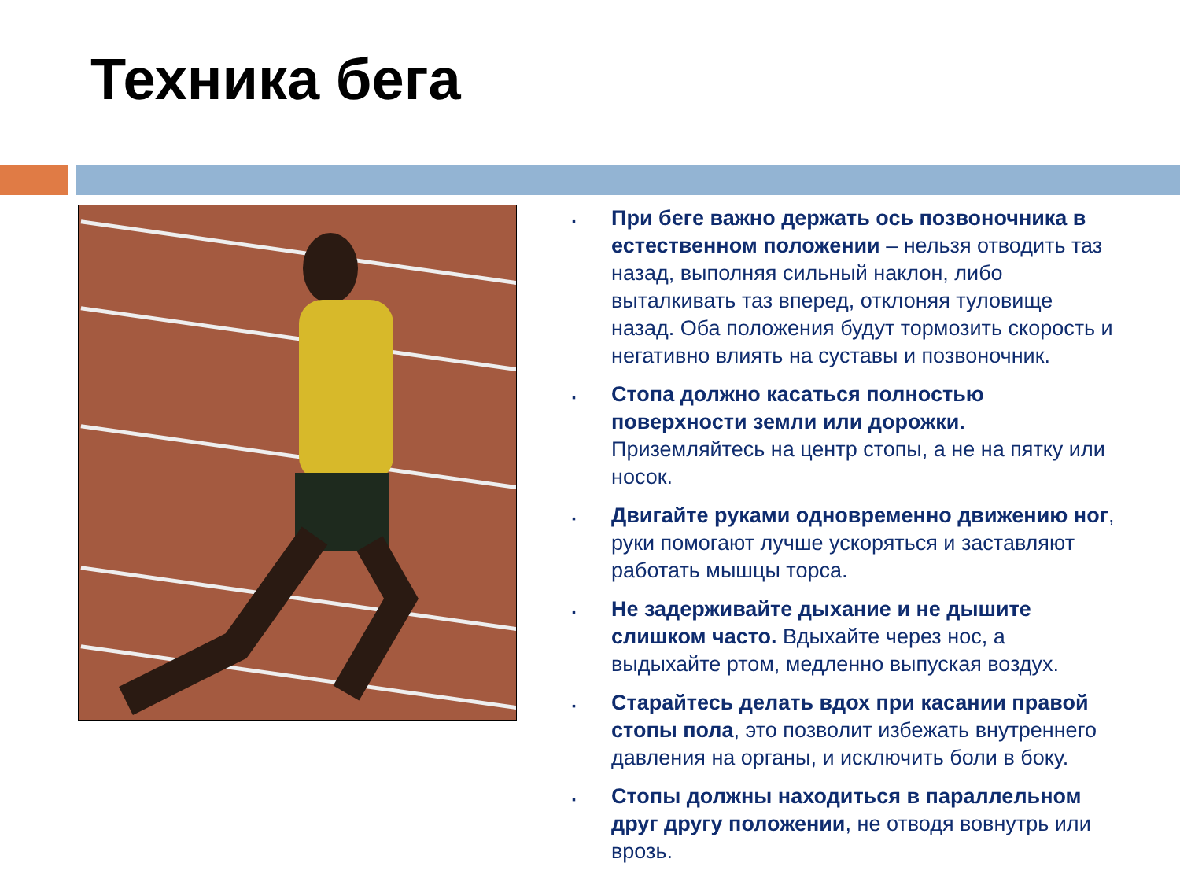Техника бега
▪ При беге важно держать ось позвоночника в естественном положении – нельзя отводить таз назад, выполняя сильный наклон, либо выталкивать таз вперед, отклоняя туловище назад. Оба положения будут тормозить скорость и негативно влиять на суставы и позвоночник.
▪ Стопа должно касаться полностью поверхности земли или дорожки. Приземляйтесь на центр стопы, а не на пятку или носок.
▪ Двигайте руками одновременно движению ног, руки помогают лучше ускоряться и заставляют работать мышцы торса.
▪ Не задерживайте дыхание и не дышите слишком часто. Вдыхайте через нос, а выдыхайте ртом, медленно выпуская воздух.
▪ Старайтесь делать вдох при касании правой стопы пола, это позволит избежать внутреннего давления на органы, и исключить боли в боку.
▪ Стопы должны находиться в параллельном друг другу положении, не отводя вовнутрь или врозь.